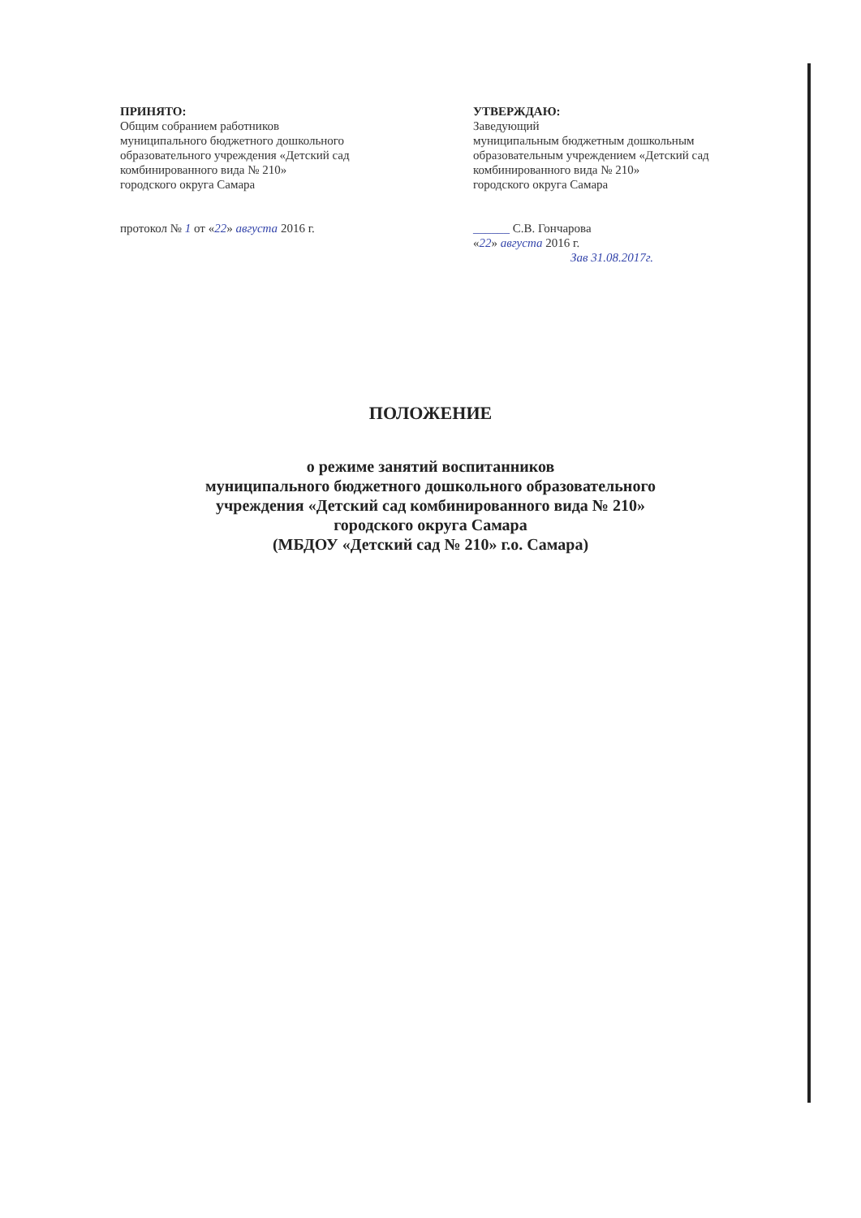ПРИНЯТО:
Общим собранием работников
муниципального бюджетного дошкольного
образовательного учреждения «Детский сад
комбинированного вида № 210»
городского округа Самара
протокол № 1 от «22» августа 2016 г.
УТВЕРЖДАЮ:
Заведующий
муниципальным бюджетным дошкольным
образовательным учреждением «Детский сад
комбинированного вида № 210»
городского округа Самара
______ С.В. Гончарова
«22» августа 2016 г.
Зав 31.08.2017г.
ПОЛОЖЕНИЕ
о режиме занятий воспитанников
муниципального бюджетного дошкольного образовательного
учреждения «Детский сад комбинированного вида № 210»
городского округа Самара
(МБДОУ «Детский сад № 210» г.о. Самара)